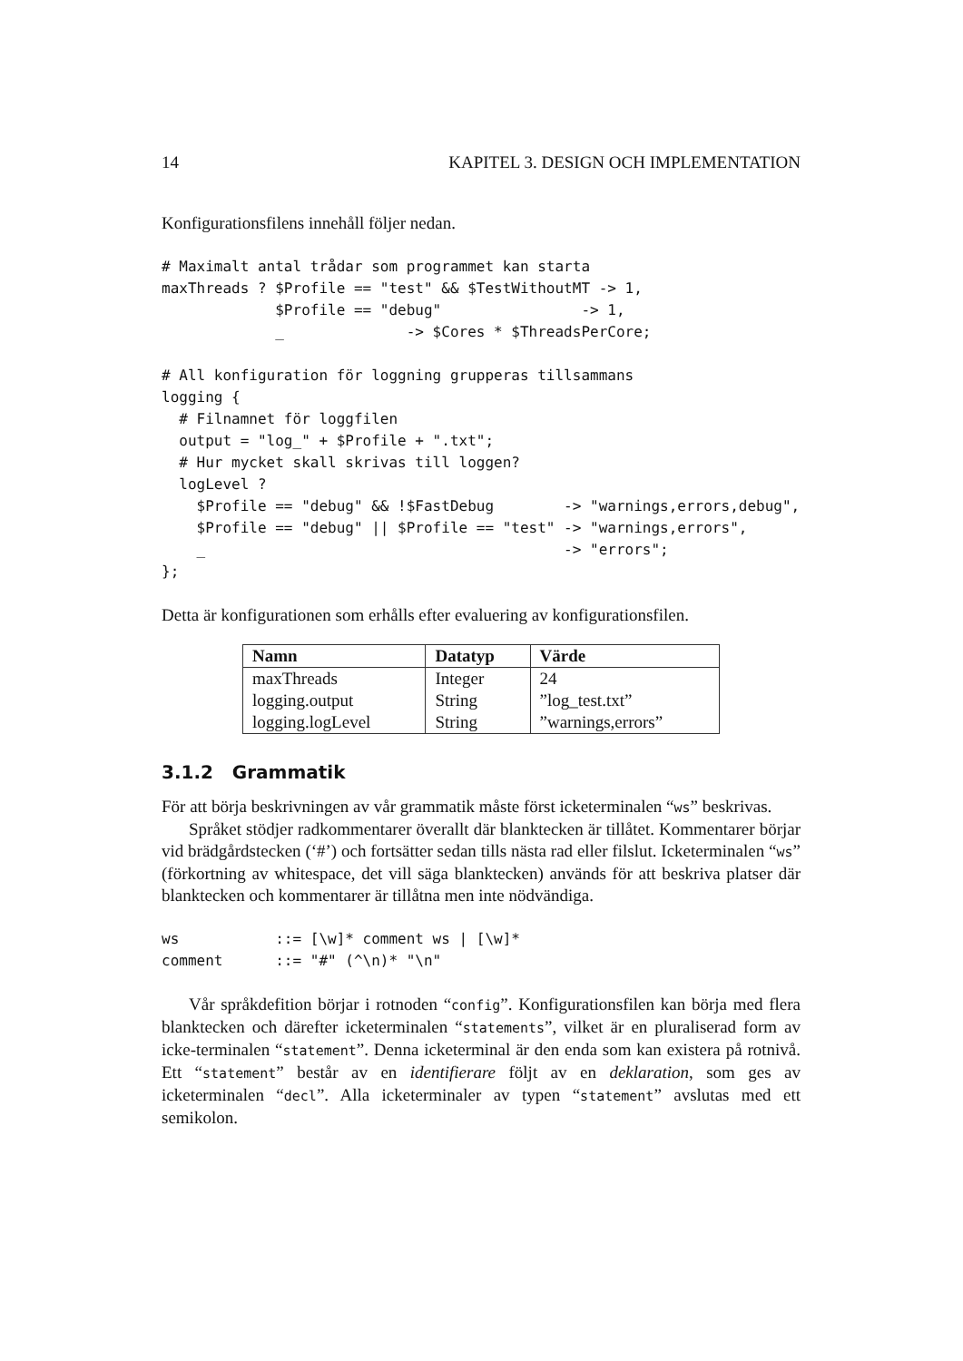14 KAPITEL 3. DESIGN OCH IMPLEMENTATION
Konfigurationsfilens innehåll följer nedan.
# Maximalt antal trådar som programmet kan starta
maxThreads ? $Profile == "test" && $TestWithoutMT -> 1,
             $Profile == "debug"                -> 1,
             _              -> $Cores * $ThreadsPerCore;

# All konfiguration för loggning grupperas tillsammans
logging {
  # Filnamnet för loggfilen
  output = "log_" + $Profile + ".txt";
  # Hur mycket skall skrivas till loggen?
  logLevel ?
    $Profile == "debug" && !$FastDebug        -> "warnings,errors,debug",
    $Profile == "debug" || $Profile == "test" -> "warnings,errors",
    _                                         -> "errors";
};
Detta är konfigurationen som erhålls efter evaluering av konfigurationsfilen.
| Namn | Datatyp | Värde |
| --- | --- | --- |
| maxThreads | Integer | 24 |
| logging.output | String | ”log_test.txt” |
| logging.logLevel | String | ”warnings,errors” |
3.1.2 Grammatik
För att börja beskrivningen av vår grammatik måste först icketerminalen “ws” beskrivas.
Språket stödjer radkommentarer överallt där blanktecken är tillåtet. Kommentarer börjar vid brädgårdstecken (‘#’) och fortsätter sedan tills nästa rad eller filslut. Icketerminalen “ws” (förkortning av whitespace, det vill säga blanktecken) används för att beskriva platser där blanktecken och kommentarer är tillåtna men inte nödvändiga.
ws           ::= [\w]* comment ws | [\w]*
comment      ::= "#" (^\n)* "\n"
Vår språkdefition börjar i rotnoden “config”. Konfigurationsfilen kan börja med flera blanktecken och därefter icketerminalen “statements”, vilket är en pluraliserad form av icke-terminalen “statement”. Denna icketerminal är den enda som kan existera på rotnivå. Ett “statement” består av en identifierare följt av en deklaration, som ges av icketerminalen “decl”. Alla icketerminaler av typen “statement” avslutas med ett semikolon.